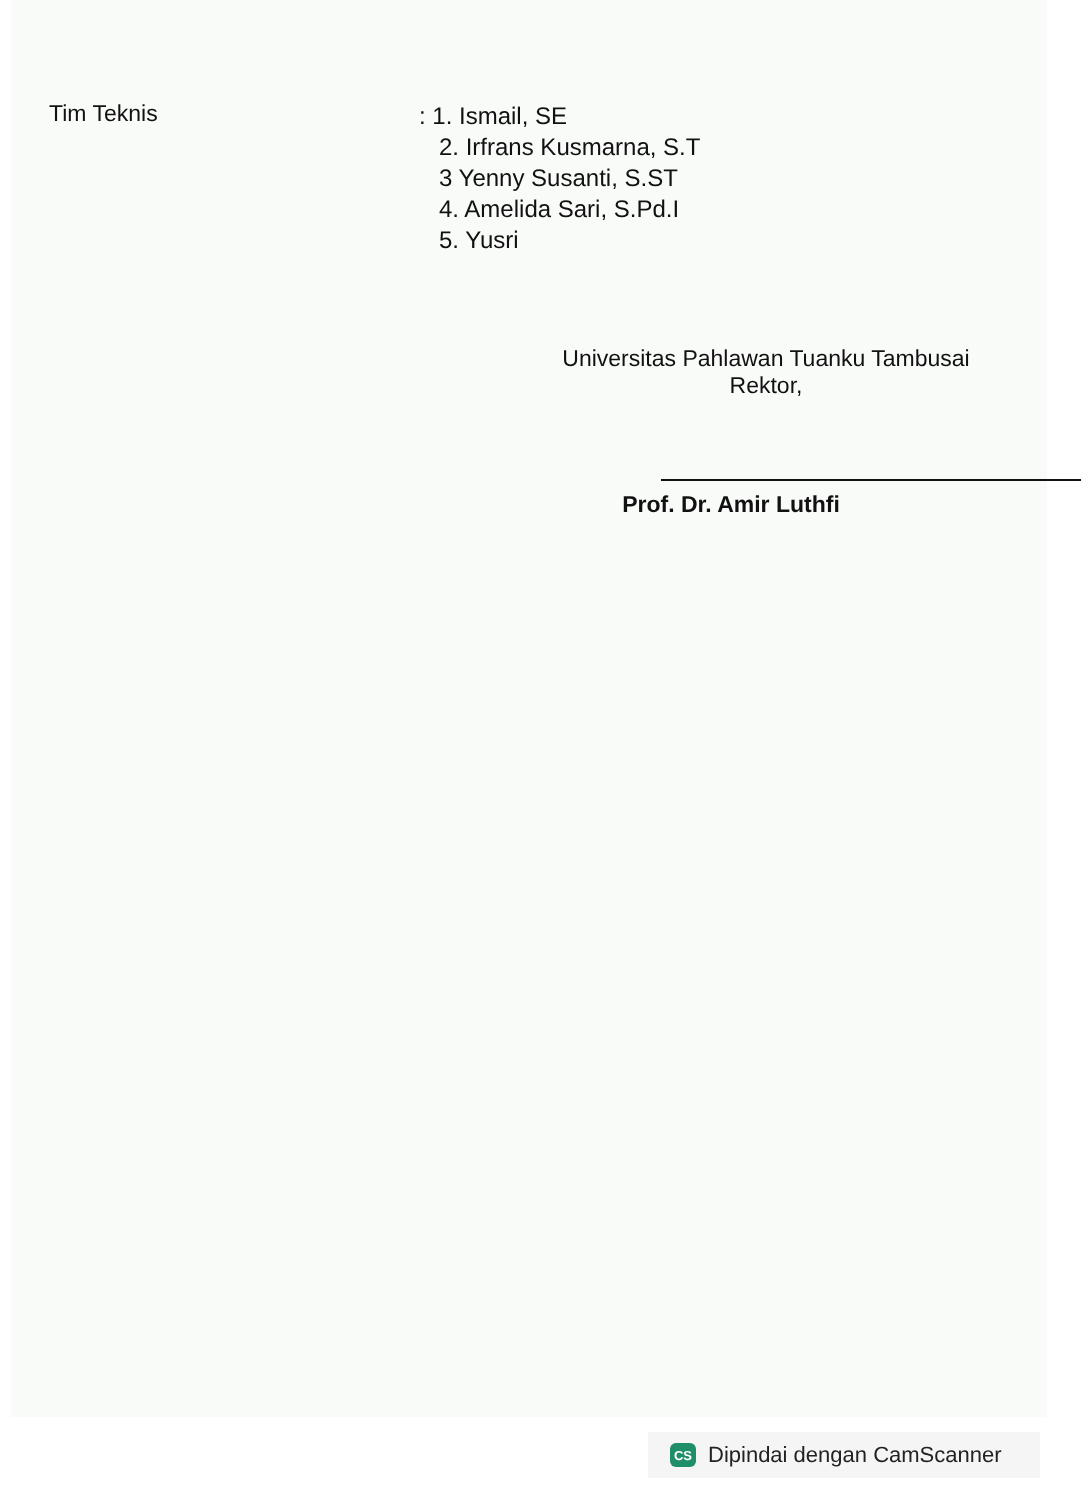Tim Teknis
: 1. Ismail, SE
2. Irfrans Kusmarna, S.T
3 Yenny Susanti, S.ST
4. Amelida Sari, S.Pd.I
5. Yusri
Universitas Pahlawan Tuanku Tambusai
Rektor,
Prof. Dr. Amir Luthfi
CS
Dipindai dengan CamScanner